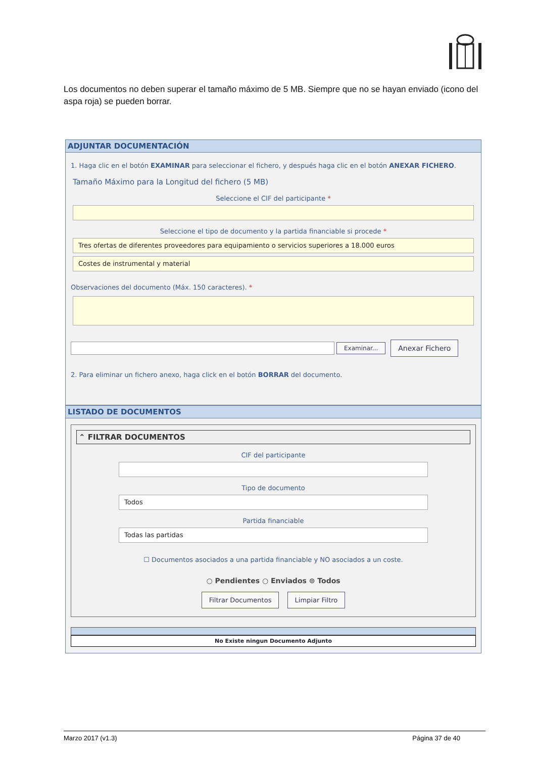Los documentos no deben superar el tamaño máximo de 5 MB. Siempre que no se hayan enviado (icono del aspa roja) se pueden borrar.
ADJUNTAR DOCUMENTACIÓN
1. Haga clic en el botón EXAMINAR para seleccionar el fichero, y después haga clic en el botón ANEXAR FICHERO.
Tamaño Máximo para la Longitud del fichero (5 MB)
Seleccione el CIF del participante *
Seleccione el tipo de documento y la partida financiable si procede *
Tres ofertas de diferentes proveedores para equipamiento o servicios superiores a 18.000 euros
Costes de instrumental y material
Observaciones del documento (Máx. 150 caracteres). *
Examinar...
Anexar Fichero
2. Para eliminar un fichero anexo, haga click en el botón BORRAR del documento.
LISTADO DE DOCUMENTOS
⌃ FILTRAR DOCUMENTOS
CIF del participante
Tipo de documento
Todos
Partida financiable
Todas las partidas
☐ Documentos asociados a una partida financiable y NO asociados a un coste.
○ Pendientes ○ Enviados ⊙ Todos
Filtrar Documentos Limpiar Filtro
No Existe ningun Documento Adjunto
Marzo 2017 (v1.3) Página 37 de 40